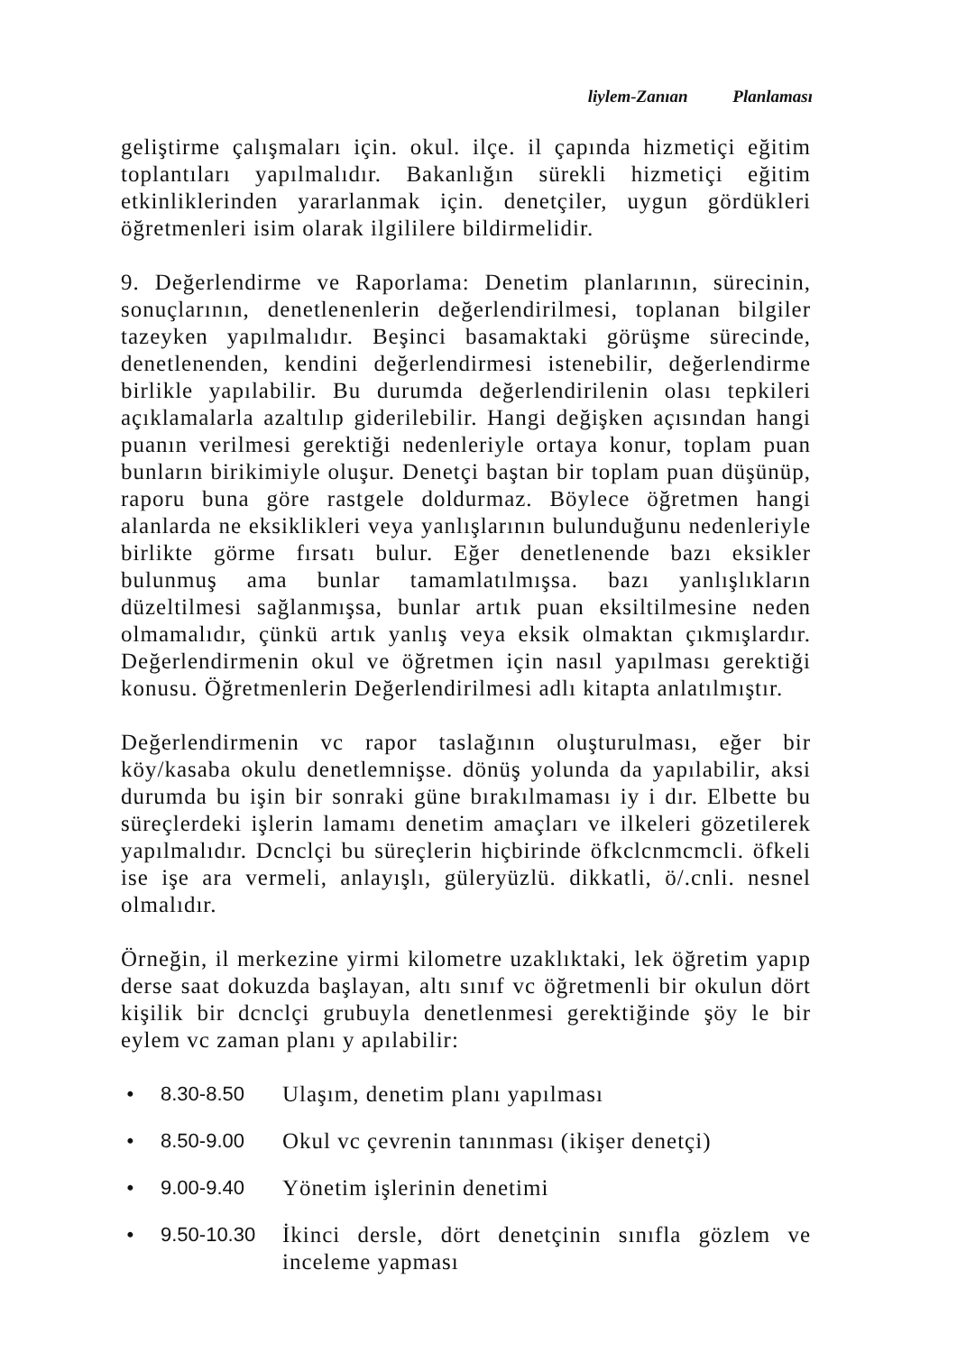liylem-Zanıan Planlaması
geliştirme çalışmaları için. okul. ilçe. il çapında hizmetiçi eğitim toplantıları yapılmalıdır. Bakanlığın sürekli hizmetiçi eğitim etkinliklerinden yararlanmak için. denetçiler, uygun gördükleri öğretmenleri isim olarak ilgililere bildirmelidir.
9. Değerlendirme ve Raporlama: Denetim planlarının, sürecinin, sonuçlarının, denetlenenlerin değerlendirilmesi, toplanan bilgiler tazeyken yapılmalıdır. Beşinci basamaktaki görüşme sürecinde, denetlenenden, kendini değerlendirmesi istenebilir, değerlendirme birlikle yapılabilir. Bu durumda değerlendirilenin olası tepkileri açıklamalarla azaltılıp giderilebilir. Hangi değişken açısından hangi puanın verilmesi gerektiği nedenleriyle ortaya konur, toplam puan bunların birikimiyle oluşur. Denetçi baştan bir toplam puan düşünüp, raporu buna göre rastgele doldurmaz. Böylece öğretmen hangi alanlarda ne eksiklikleri veya yanlışlarının bulunduğunu nedenleriyle birlikte görme fırsatı bulur. Eğer denetlenende bazı eksikler bulunmuş ama bunlar tamamlatılmışsa. bazı yanlışlıkların düzeltilmesi sağlanmışsa, bunlar artık puan eksiltilmesine neden olmamalıdır, çünkü artık yanlış veya eksik olmaktan çıkmışlardır. Değerlendirmenin okul ve öğretmen için nasıl yapılması gerektiği konusu. Öğretmenlerin Değerlendirilmesi adlı kitapta anlatılmıştır.
Değerlendirmenin vc rapor taslağının oluşturulması, eğer bir köy/kasaba okulu denetlemnişse. dönüş yolunda da yapılabilir, aksi durumda bu işin bir sonraki güne bırakılmaması iy i dır. Elbette bu süreçlerdeki işlerin lamamı denetim amaçları ve ilkeleri gözetilerek yapılmalıdır. Dcnclçi bu süreçlerin hiçbirinde öfkclcnmcmcli. öfkeli ise işe ara vermeli, anlayışlı, güleryüzlü. dikkatli, ö/.cnli. nesnel olmalıdır.
Örneğin, il merkezine yirmi kilometre uzaklıktaki, lek öğretim yapıp derse saat dokuzda başlayan, altı sınıf vc öğretmenli bir okulun dört kişilik bir dcnclçi grubuyla denetlenmesi gerektiğinde şöy le bir eylem vc zaman planı y apılabilir:
• 8.30-8.50 Ulaşım, denetim planı yapılması
• 8.50-9.00 Okul vc çevrenin tanınması (ikişer denetçi)
• 9.00-9.40 Yönetim işlerinin denetimi
• 9.50-10.30 İkinci dersle, dört denetçinin sınıfla gözlem ve inceleme yapması